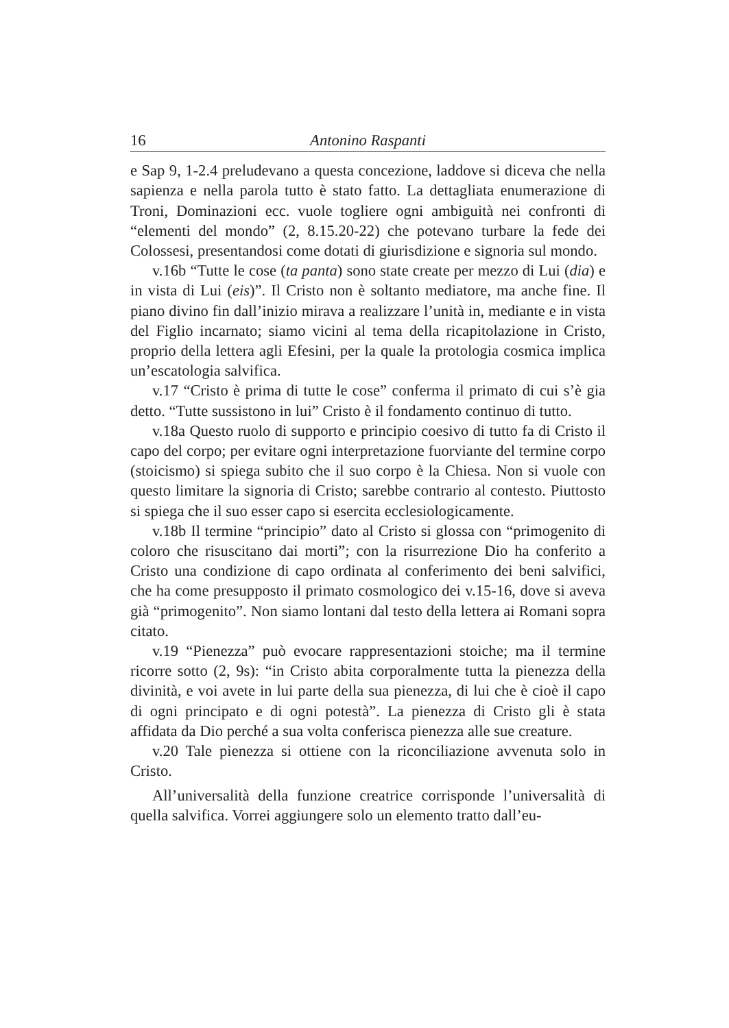16 Antonino Raspanti
e Sap 9, 1-2.4 preludevano a questa concezione, laddove si diceva che nella sapienza e nella parola tutto è stato fatto. La dettagliata enumerazione di Troni, Dominazioni ecc. vuole togliere ogni ambiguità nei confronti di “elementi del mondo” (2, 8.15.20-22) che potevano turbare la fede dei Colossesi, presentandosi come dotati di giurisdizione e signoria sul mondo.
v.16b “Tutte le cose (ta panta) sono state create per mezzo di Lui (dia) e in vista di Lui (eis)”. Il Cristo non è soltanto mediatore, ma anche fine. Il piano divino fin dall’inizio mirava a realizzare l’unità in, mediante e in vista del Figlio incarnato; siamo vicini al tema della ricapitolazione in Cristo, proprio della lettera agli Efesini, per la quale la protologia cosmica implica un’escatologia salvifica.
v.17 “Cristo è prima di tutte le cose” conferma il primato di cui s’è gia detto. “Tutte sussistono in lui” Cristo è il fondamento continuo di tutto.
v.18a Questo ruolo di supporto e principio coesivo di tutto fa di Cristo il capo del corpo; per evitare ogni interpretazione fuorviante del termine corpo (stoicismo) si spiega subito che il suo corpo è la Chiesa. Non si vuole con questo limitare la signoria di Cristo; sarebbe contrario al contesto. Piuttosto si spiega che il suo esser capo si esercita ecclesiologicamente.
v.18b Il termine “principio” dato al Cristo si glossa con “primogenito di coloro che risuscitano dai morti”; con la risurrezione Dio ha conferito a Cristo una condizione di capo ordinata al conferimento dei beni salvifici, che ha come presupposto il primato cosmologico dei v.15-16, dove si aveva già “primogenito”. Non siamo lontani dal testo della lettera ai Romani sopra citato.
v.19 “Pienezza” può evocare rappresentazioni stoiche; ma il termine ricorre sotto (2, 9s): “in Cristo abita corporalmente tutta la pienezza della divinità, e voi avete in lui parte della sua pienezza, di lui che è cioè il capo di ogni principato e di ogni potestà”. La pienezza di Cristo gli è stata affidata da Dio perché a sua volta conferisca pienezza alle sue creature.
v.20 Tale pienezza si ottiene con la riconciliazione avvenuta solo in Cristo.
All’universalità della funzione creatrice corrisponde l’universalità di quella salvifica. Vorrei aggiungere solo un elemento tratto dall’eu-